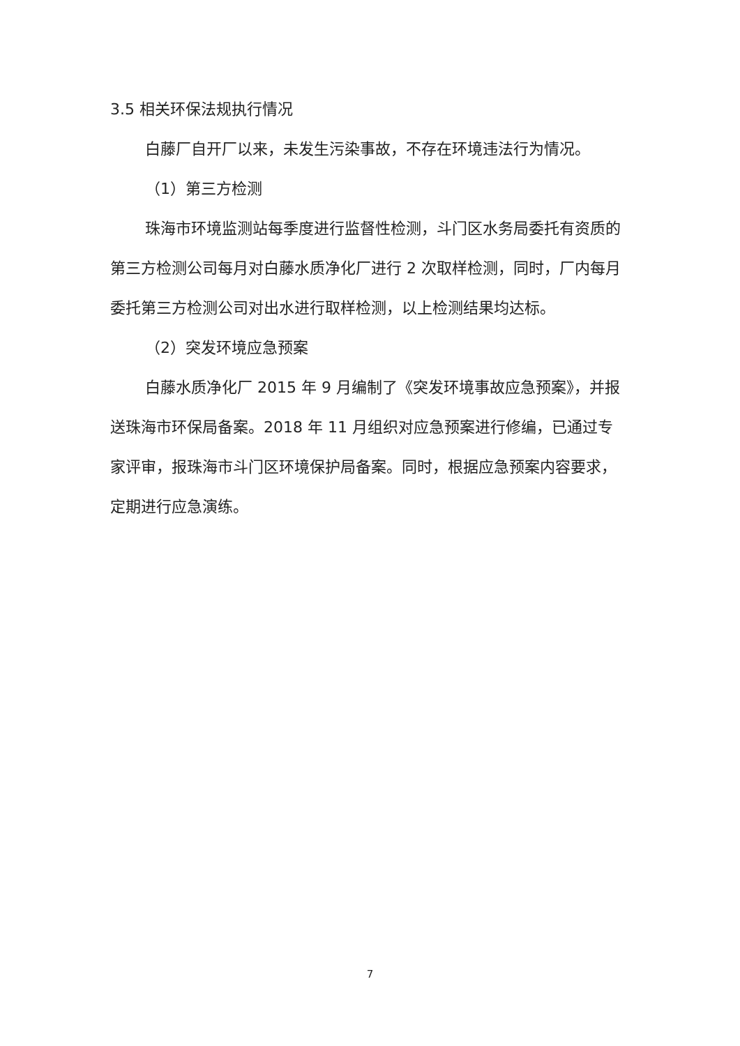3.5 相关环保法规执行情况
白藤厂自开厂以来，未发生污染事故，不存在环境违法行为情况。
（1）第三方检测
珠海市环境监测站每季度进行监督性检测，斗门区水务局委托有资质的第三方检测公司每月对白藤水质净化厂进行 2 次取样检测，同时，厂内每月委托第三方检测公司对出水进行取样检测，以上检测结果均达标。
（2）突发环境应急预案
白藤水质净化厂 2015 年 9 月编制了《突发环境事故应急预案》，并报送珠海市环保局备案。2018 年 11 月组织对应急预案进行修编，已通过专家评审，报珠海市斗门区环境保护局备案。同时，根据应急预案内容要求，定期进行应急演练。
7